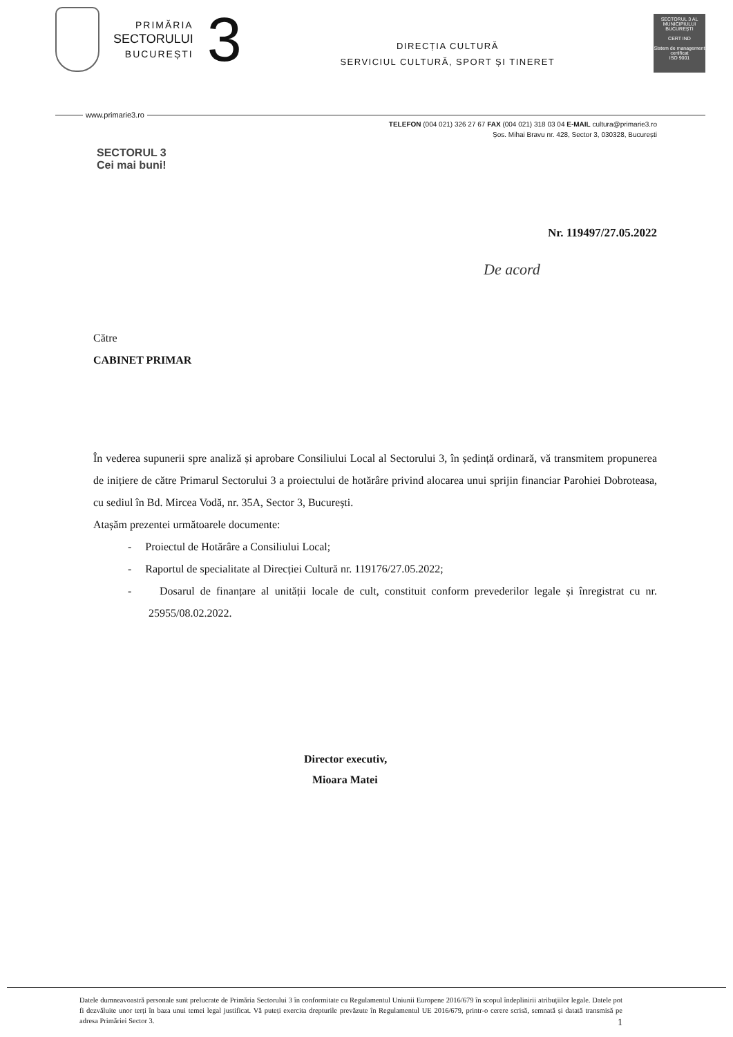PRIMĂRIA
SECTORULUI
BUCUREȘTI
3
DIRECȚIA CULTURĂ
SERVICIUL CULTURĂ, SPORT ȘI TINERET
SECTORUL 3 AL MUNICIPIULUI BUCUREȘTI
CERT IND
Sistem de management certificat
ISO 9001
www.primarie3.ro
TELEFON (004 021) 326 27 67 FAX (004 021) 318 03 04 E-MAIL cultura@primarie3.ro
Șos. Mihai Bravu nr. 428, Sector 3, 030328, București
SECTORUL 3
Cei mai buni!
Nr. 119497/27.05.2022
De acord
Către
CABINET PRIMAR
În vederea supunerii spre analiză și aprobare Consiliului Local al Sectorului 3, în ședință ordinară, vă transmitem propunerea de inițiere de către Primarul Sectorului 3 a proiectului de hotărâre privind alocarea unui sprijin financiar Parohiei Dobroteasa, cu sediul în Bd. Mircea Vodă, nr. 35A, Sector 3, București.
Atașăm prezentei următoarele documente:
- Proiectul de Hotărâre a Consiliului Local;
- Raportul de specialitate al Direcției Cultură nr. 119176/27.05.2022;
- Dosarul de finanțare al unității locale de cult, constituit conform prevederilor legale și înregistrat cu nr. 25955/08.02.2022.
Director executiv,
Mioara Matei
Datele dumneavoastră personale sunt prelucrate de Primăria Sectorului 3 în conformitate cu Regulamentul Uniunii Europene 2016/679 în scopul îndeplinirii atribuțiilor legale. Datele pot fi dezvăluite unor terți în baza unui temei legal justificat. Vă puteți exercita drepturile prevăzute în Regulamentul UE 2016/679, printr-o cerere scrisă, semnată și datată transmisă pe adresa Primăriei Sector 3. 1